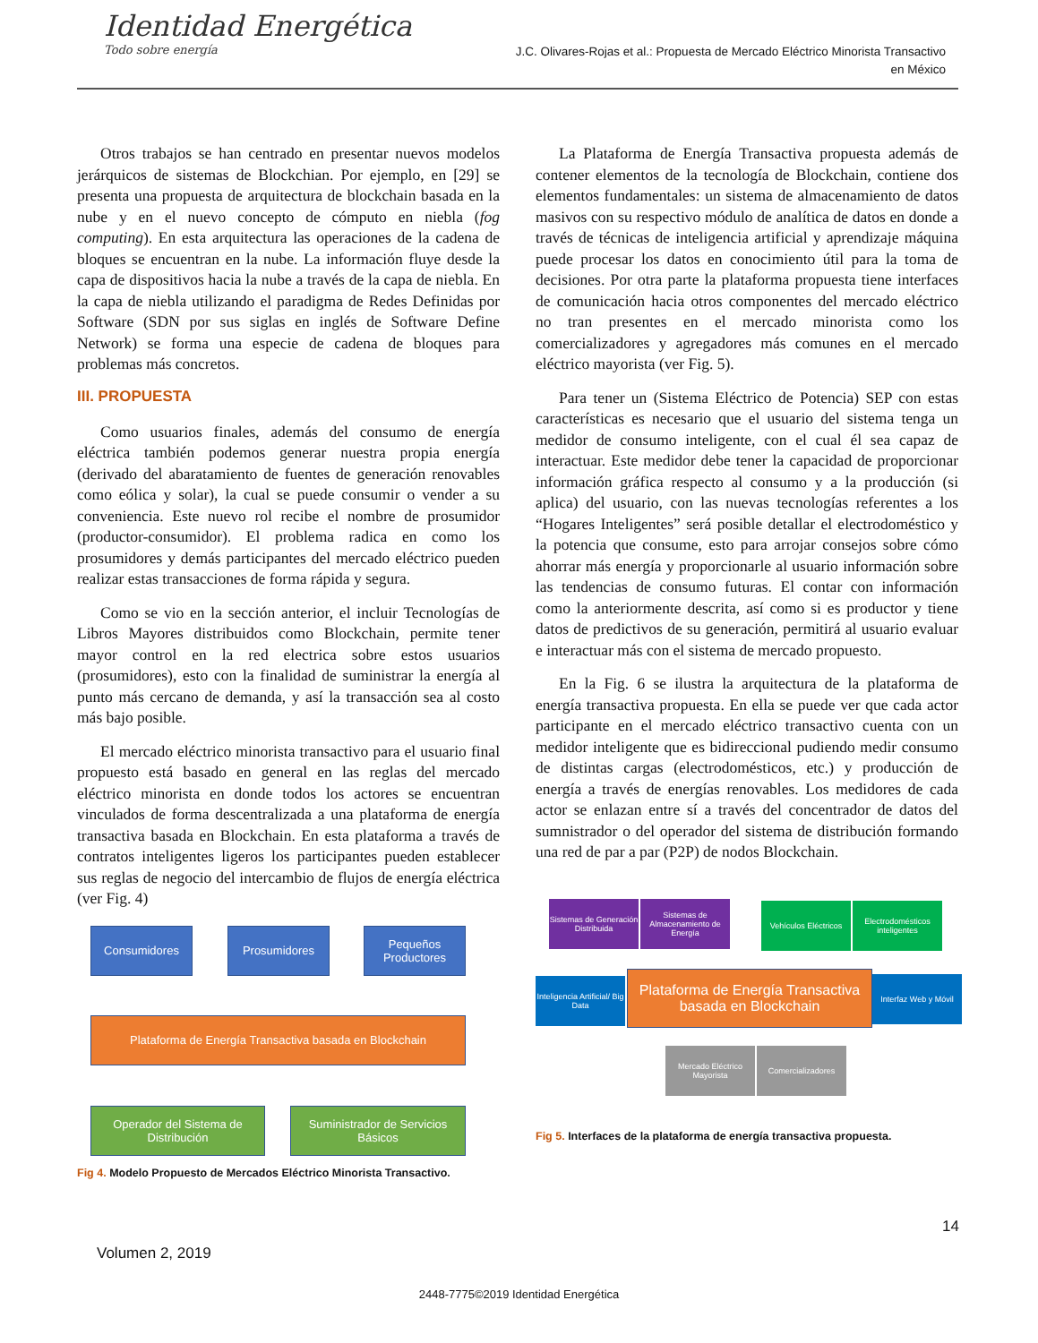Identidad Energética
Todo sobre energía
J.C. Olivares-Rojas et al.: Propuesta de Mercado Eléctrico Minorista Transactivo
en México
Otros trabajos se han centrado en presentar nuevos modelos jerárquicos de sistemas de Blockchian. Por ejemplo, en [29] se presenta una propuesta de arquitectura de blockchain basada en la nube y en el nuevo concepto de cómputo en niebla (fog computing). En esta arquitectura las operaciones de la cadena de bloques se encuentran en la nube. La información fluye desde la capa de dispositivos hacia la nube a través de la capa de niebla. En la capa de niebla utilizando el paradigma de Redes Definidas por Software (SDN por sus siglas en inglés de Software Define Network) se forma una especie de cadena de bloques para problemas más concretos.
III. PROPUESTA
Como usuarios finales, además del consumo de energía eléctrica también podemos generar nuestra propia energía (derivado del abaratamiento de fuentes de generación renovables como eólica y solar), la cual se puede consumir o vender a su conveniencia. Este nuevo rol recibe el nombre de prosumidor (productor-consumidor). El problema radica en como los prosumidores y demás participantes del mercado eléctrico pueden realizar estas transacciones de forma rápida y segura.
Como se vio en la sección anterior, el incluir Tecnologías de Libros Mayores distribuidos como Blockchain, permite tener mayor control en la red electrica sobre estos usuarios (prosumidores), esto con la finalidad de suministrar la energía al punto más cercano de demanda, y así la transacción sea al costo más bajo posible.
El mercado eléctrico minorista transactivo para el usuario final propuesto está basado en general en las reglas del mercado eléctrico minorista en donde todos los actores se encuentran vinculados de forma descentralizada a una plataforma de energía transactiva basada en Blockchain. En esta plataforma a través de contratos inteligentes ligeros los participantes pueden establecer sus reglas de negocio del intercambio de flujos de energía eléctrica (ver Fig. 4)
Consumidores Prosumidores
Pequeños Productores
Plataforma de Energía Transactiva basada en Blockchain
Operador del Sistema de Distribución
Suministrador de Servicios Básicos
Fig 4. Modelo Propuesto de Mercados Eléctrico Minorista Transactivo.
La Plataforma de Energía Transactiva propuesta además de contener elementos de la tecnología de Blockchain, contiene dos elementos fundamentales: un sistema de almacenamiento de datos masivos con su respectivo módulo de analítica de datos en donde a través de técnicas de inteligencia artificial y aprendizaje máquina puede procesar los datos en conocimiento útil para la toma de decisiones. Por otra parte la plataforma propuesta tiene interfaces de comunicación hacia otros componentes del mercado eléctrico no tran presentes en el mercado minorista como los comercializadores y agregadores más comunes en el mercado eléctrico mayorista (ver Fig. 5).
Para tener un (Sistema Eléctrico de Potencia) SEP con estas características es necesario que el usuario del sistema tenga un medidor de consumo inteligente, con el cual él sea capaz de interactuar. Este medidor debe tener la capacidad de proporcionar información gráfica respecto al consumo y a la producción (si aplica) del usuario, con las nuevas tecnologías referentes a los “Hogares Inteligentes” será posible detallar el electrodoméstico y la potencia que consume, esto para arrojar consejos sobre cómo ahorrar más energía y proporcionarle al usuario información sobre las tendencias de consumo futuras. El contar con información como la anteriormente descrita, así como si es productor y tiene datos de predictivos de su generación, permitirá al usuario evaluar e interactuar más con el sistema de mercado propuesto.
En la Fig. 6 se ilustra la arquitectura de la plataforma de energía transactiva propuesta. En ella se puede ver que cada actor participante en el mercado eléctrico transactivo cuenta con un medidor inteligente que es bidireccional pudiendo medir consumo de distintas cargas (electrodomésticos, etc.) y producción de energía a través de energías renovables. Los medidores de cada actor se enlazan entre sí a través del concentrador de datos del sumnistrador o del operador del sistema de distribución formando una red de par a par (P2P) de nodos Blockchain.
Sistemas de Generación Distribuida
Sistemas de Almacenamiento de Energía
Vehículos Eléctricos
Electrodomésticos inteligentes
Inteligencia Artificial/ Big Data
Plataforma de Energía Transactiva basada en Blockchain
Interfaz Web y Móvil
Mercado Eléctrico Mayorista
Comercializadores
Fig 5. Interfaces de la plataforma de energía transactiva propuesta.
14
Volumen 2, 2019
2448-7775©2019 Identidad Energética